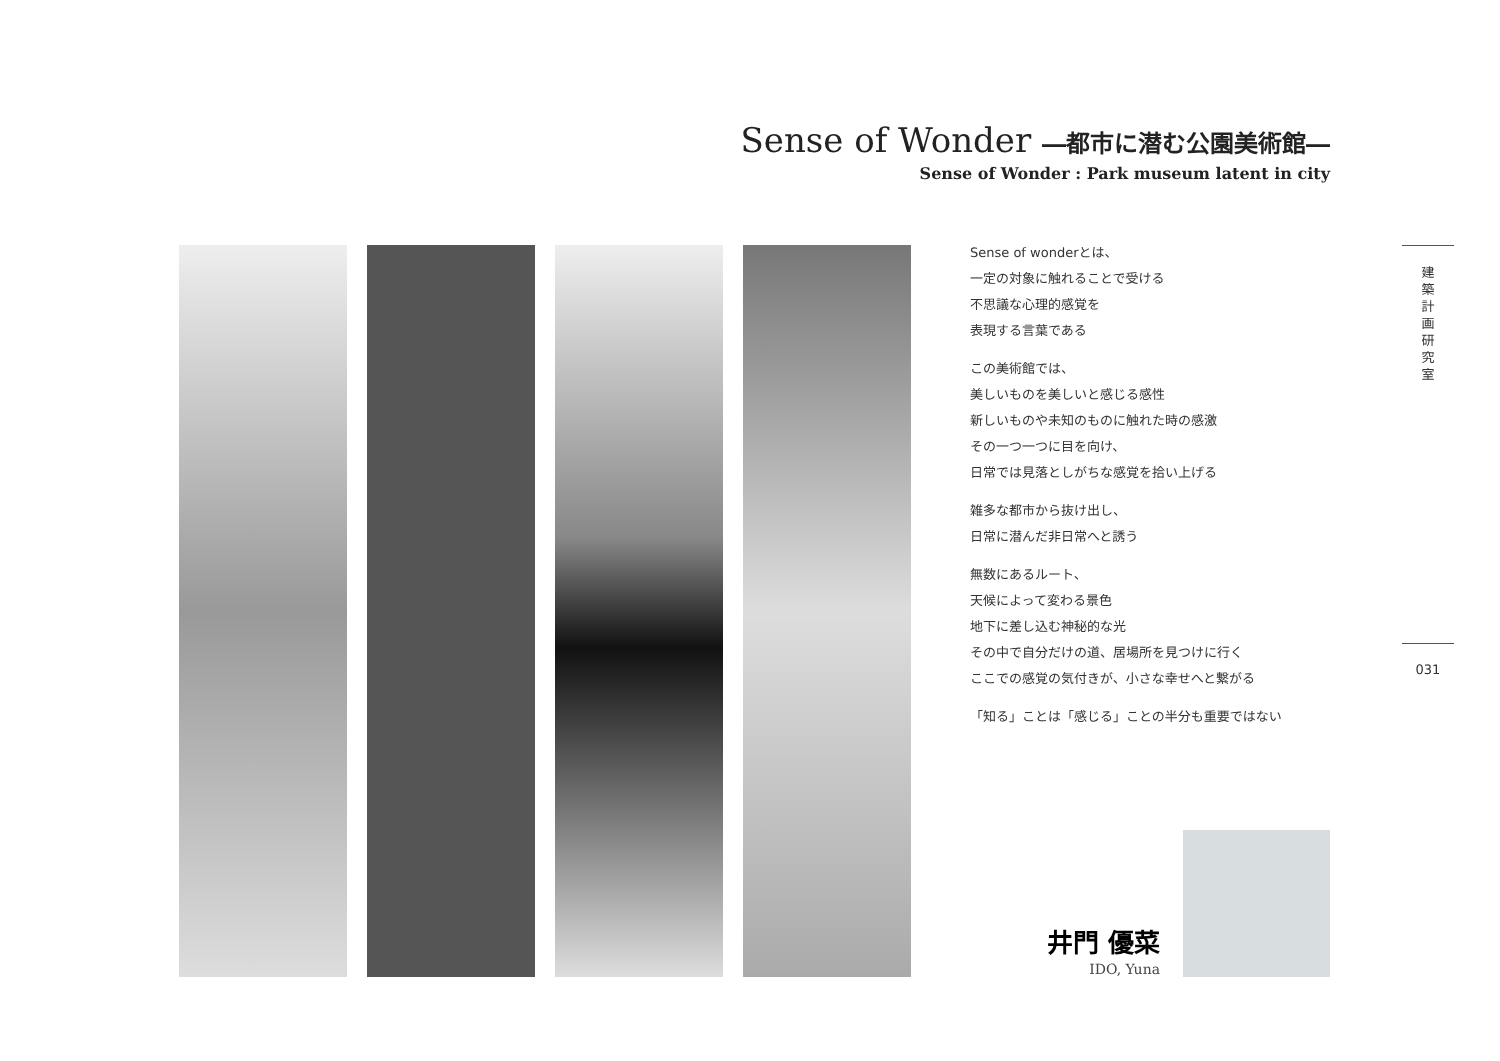Sense of Wonder ―都市に潜む公園美術館―
Sense of Wonder : Park museum latent in city
Sense of wonderとは、
一定の対象に触れることで受ける
不思議な心理的感覚を
表現する言葉である
この美術館では、
美しいものを美しいと感じる感性
新しいものや未知のものに触れた時の感激
その一つ一つに目を向け、
日常では見落としがちな感覚を拾い上げる
雑多な都市から抜け出し、
日常に潜んだ非日常へと誘う
無数にあるルート、
天候によって変わる景色
地下に差し込む神秘的な光
その中で自分だけの道、居場所を見つけに行く
ここでの感覚の気付きが、小さな幸せへと繋がる
「知る」ことは「感じる」ことの半分も重要ではない
建
築
計
画
研
究
室
031
井門 優菜
IDO, Yuna